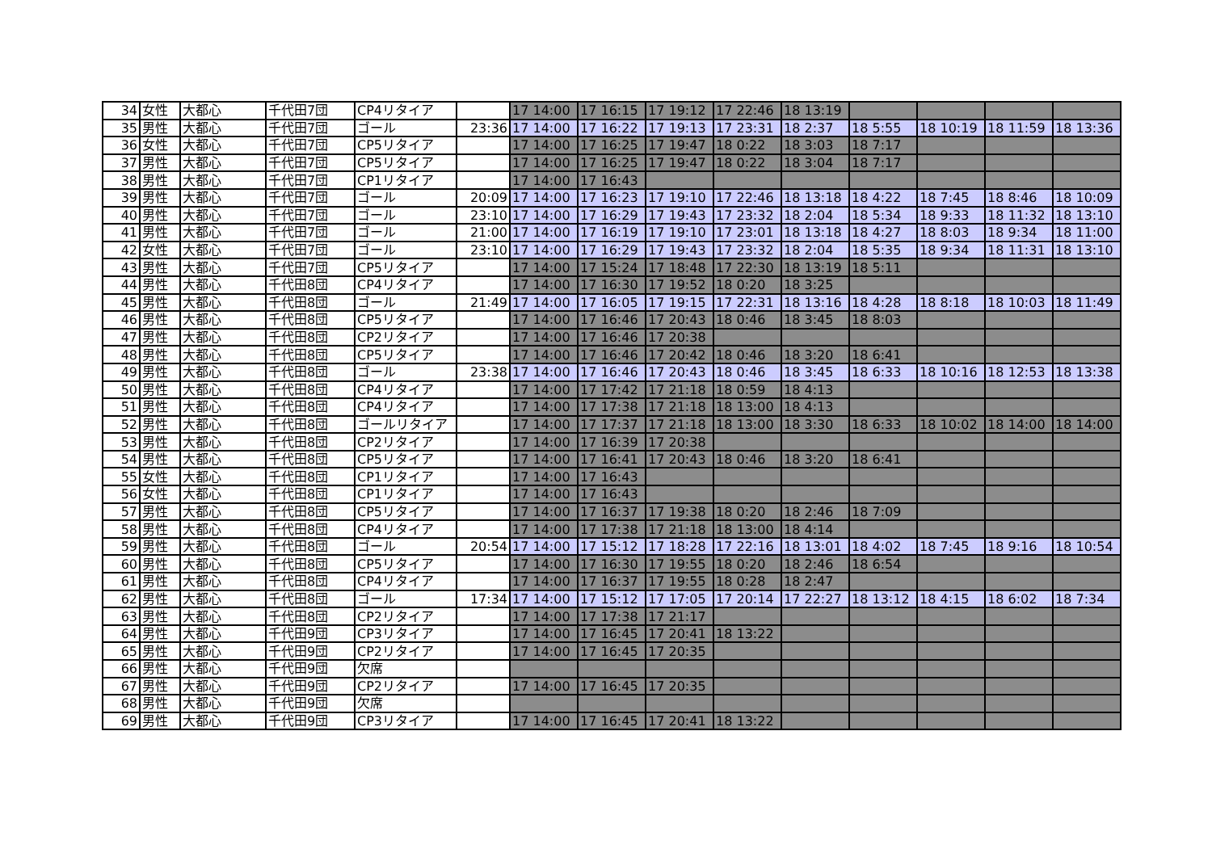| 34 | 女性 | 大都心 | 千代田7団 | CP4リタイア | | 17 14:00 | 17 16:15 | 17 19:12 | 17 22:46 | 18 13:19 | | | | |
| 35 | 男性 | 大都心 | 千代田7団 | ゴール | 23:36 | 17 14:00 | 17 16:22 | 17 19:13 | 17 23:31 | 18 2:37 | 18 5:55 | 18 10:19 | 18 11:59 | 18 13:36 |
| 36 | 女性 | 大都心 | 千代田7団 | CP5リタイア | | 17 14:00 | 17 16:25 | 17 19:47 | 18 0:22 | 18 3:03 | 18 7:17 | | | |
| 37 | 男性 | 大都心 | 千代田7団 | CP5リタイア | | 17 14:00 | 17 16:25 | 17 19:47 | 18 0:22 | 18 3:04 | 18 7:17 | | | |
| 38 | 男性 | 大都心 | 千代田7団 | CP1リタイア | | 17 14:00 | 17 16:43 | | | | | | | |
| 39 | 男性 | 大都心 | 千代田7団 | ゴール | 20:09 | 17 14:00 | 17 16:23 | 17 19:10 | 17 22:46 | 18 13:18 | 18 4:22 | 18 7:45 | 18 8:46 | 18 10:09 |
| 40 | 男性 | 大都心 | 千代田7団 | ゴール | 23:10 | 17 14:00 | 17 16:29 | 17 19:43 | 17 23:32 | 18 2:04 | 18 5:34 | 18 9:33 | 18 11:32 | 18 13:10 |
| 41 | 男性 | 大都心 | 千代田7団 | ゴール | 21:00 | 17 14:00 | 17 16:19 | 17 19:10 | 17 23:01 | 18 13:18 | 18 4:27 | 18 8:03 | 18 9:34 | 18 11:00 |
| 42 | 女性 | 大都心 | 千代田7団 | ゴール | 23:10 | 17 14:00 | 17 16:29 | 17 19:43 | 17 23:32 | 18 2:04 | 18 5:35 | 18 9:34 | 18 11:31 | 18 13:10 |
| 43 | 男性 | 大都心 | 千代田7団 | CP5リタイア | | 17 14:00 | 17 15:24 | 17 18:48 | 17 22:30 | 18 13:19 | 18 5:11 | | | |
| 44 | 男性 | 大都心 | 千代田8団 | CP4リタイア | | 17 14:00 | 17 16:30 | 17 19:52 | 18 0:20 | 18 3:25 | | | | |
| 45 | 男性 | 大都心 | 千代田8団 | ゴール | 21:49 | 17 14:00 | 17 16:05 | 17 19:15 | 17 22:31 | 18 13:16 | 18 4:28 | 18 8:18 | 18 10:03 | 18 11:49 |
| 46 | 男性 | 大都心 | 千代田8団 | CP5リタイア | | 17 14:00 | 17 16:46 | 17 20:43 | 18 0:46 | 18 3:45 | 18 8:03 | | | |
| 47 | 男性 | 大都心 | 千代田8団 | CP2リタイア | | 17 14:00 | 17 16:46 | 17 20:38 | | | | | | |
| 48 | 男性 | 大都心 | 千代田8団 | CP5リタイア | | 17 14:00 | 17 16:46 | 17 20:42 | 18 0:46 | 18 3:20 | 18 6:41 | | | |
| 49 | 男性 | 大都心 | 千代田8団 | ゴール | 23:38 | 17 14:00 | 17 16:46 | 17 20:43 | 18 0:46 | 18 3:45 | 18 6:33 | 18 10:16 | 18 12:53 | 18 13:38 |
| 50 | 男性 | 大都心 | 千代田8団 | CP4リタイア | | 17 14:00 | 17 17:42 | 17 21:18 | 18 0:59 | 18 4:13 | | | | |
| 51 | 男性 | 大都心 | 千代田8団 | CP4リタイア | | 17 14:00 | 17 17:38 | 17 21:18 | 18 13:00 | 18 4:13 | | | | |
| 52 | 男性 | 大都心 | 千代田8団 | ゴールリタイア | | 17 14:00 | 17 17:37 | 17 21:18 | 18 13:00 | 18 3:30 | 18 6:33 | 18 10:02 | 18 14:00 | 18 14:00 |
| 53 | 男性 | 大都心 | 千代田8団 | CP2リタイア | | 17 14:00 | 17 16:39 | 17 20:38 | | | | | | |
| 54 | 男性 | 大都心 | 千代田8団 | CP5リタイア | | 17 14:00 | 17 16:41 | 17 20:43 | 18 0:46 | 18 3:20 | 18 6:41 | | | |
| 55 | 女性 | 大都心 | 千代田8団 | CP1リタイア | | 17 14:00 | 17 16:43 | | | | | | | |
| 56 | 女性 | 大都心 | 千代田8団 | CP1リタイア | | 17 14:00 | 17 16:43 | | | | | | | |
| 57 | 男性 | 大都心 | 千代田8団 | CP5リタイア | | 17 14:00 | 17 16:37 | 17 19:38 | 18 0:20 | 18 2:46 | 18 7:09 | | | |
| 58 | 男性 | 大都心 | 千代田8団 | CP4リタイア | | 17 14:00 | 17 17:38 | 17 21:18 | 18 13:00 | 18 4:14 | | | | |
| 59 | 男性 | 大都心 | 千代田8団 | ゴール | 20:54 | 17 14:00 | 17 15:12 | 17 18:28 | 17 22:16 | 18 13:01 | 18 4:02 | 18 7:45 | 18 9:16 | 18 10:54 |
| 60 | 男性 | 大都心 | 千代田8団 | CP5リタイア | | 17 14:00 | 17 16:30 | 17 19:55 | 18 0:20 | 18 2:46 | 18 6:54 | | | |
| 61 | 男性 | 大都心 | 千代田8団 | CP4リタイア | | 17 14:00 | 17 16:37 | 17 19:55 | 18 0:28 | 18 2:47 | | | | |
| 62 | 男性 | 大都心 | 千代田8団 | ゴール | 17:34 | 17 14:00 | 17 15:12 | 17 17:05 | 17 20:14 | 17 22:27 | 18 13:12 | 18 4:15 | 18 6:02 | 18 7:34 |
| 63 | 男性 | 大都心 | 千代田8団 | CP2リタイア | | 17 14:00 | 17 17:38 | 17 21:17 | | | | | | |
| 64 | 男性 | 大都心 | 千代田9団 | CP3リタイア | | 17 14:00 | 17 16:45 | 17 20:41 | 18 13:22 | | | | | |
| 65 | 男性 | 大都心 | 千代田9団 | CP2リタイア | | 17 14:00 | 17 16:45 | 17 20:35 | | | | | | |
| 66 | 男性 | 大都心 | 千代田9団 | 欠席 | | | | | | | | | | |
| 67 | 男性 | 大都心 | 千代田9団 | CP2リタイア | | 17 14:00 | 17 16:45 | 17 20:35 | | | | | | |
| 68 | 男性 | 大都心 | 千代田9団 | 欠席 | | | | | | | | | | |
| 69 | 男性 | 大都心 | 千代田9団 | CP3リタイア | | 17 14:00 | 17 16:45 | 17 20:41 | 18 13:22 | | | | | |